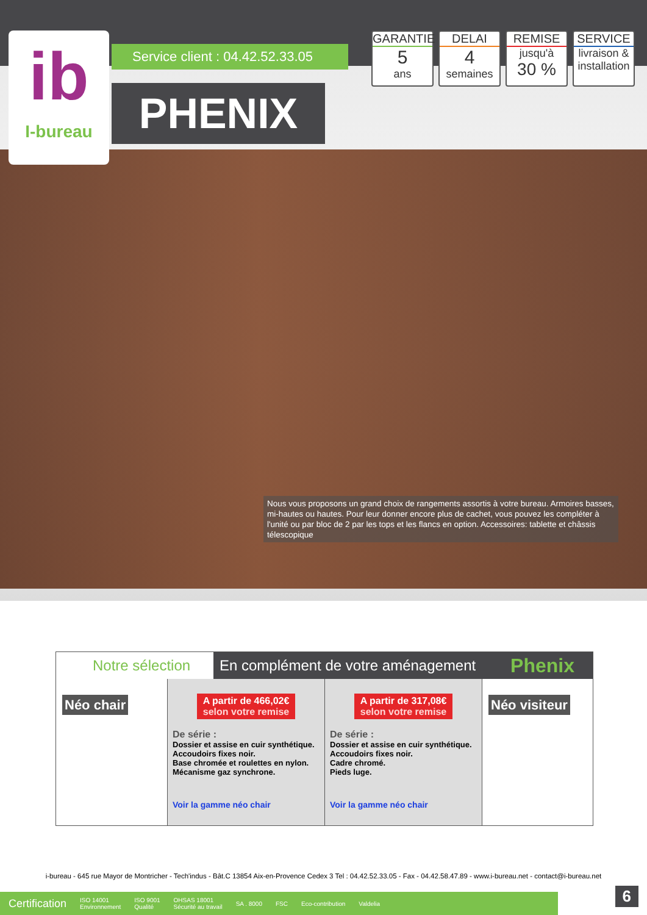ib
I-bureau
Service client : 04.42.52.33.05
PHENIX
GARANTIE
5
ans
DELAI
4
semaines
REMISE
jusqu'à
30 %
SERVICE
livraison & installation
Nous vous proposons un grand choix de rangements assortis à votre bureau. Armoires basses, mi-hautes ou hautes. Pour leur donner encore plus de cachet, vous pouvez les compléter à l'unité ou par bloc de 2 par les tops et les flancs en option. Accessoires: tablette et châssis télescopique
Notre sélection
En complément de votre aménagement
Phenix
Néo chair
A partir de 466,02€
selon votre remise
De série :
Dossier et assise en cuir synthétique.
Accoudoirs fixes noir.
Base chromée et roulettes en nylon.
Mécanisme gaz synchrone.
Voir la gamme néo chair
A partir de 317,08€
selon votre remise
De série :
Dossier et assise en cuir synthétique.
Accoudoirs fixes noir.
Cadre chromé.
Pieds luge.
Voir la gamme néo chair
Néo visiteur
i-bureau - 645 rue Mayor de Montricher - Tech'indus - Bât.C 13854 Aix-en-Provence Cedex 3 Tel : 04.42.52.33.05 - Fax - 04.42.58.47.89 - www.i-bureau.net - contact@i-bureau.net
Certification ISO 14001
Environnement ISO 9001
Qualité OHSAS 18001
Sécurité au travail SA . 8000 FSC Eco-contribution Valdelia
6